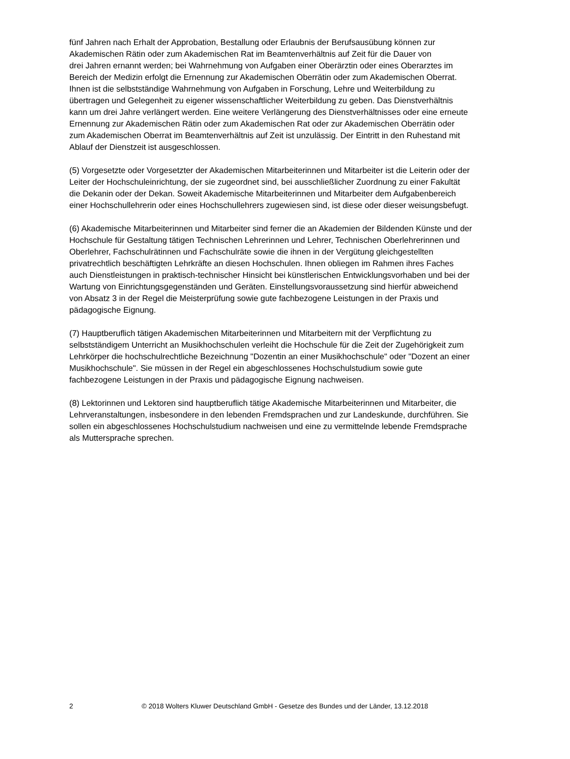fünf Jahren nach Erhalt der Approbation, Bestallung oder Erlaubnis der Berufsausübung können zur
Akademischen Rätin oder zum Akademischen Rat im Beamtenverhältnis auf Zeit für die Dauer von
drei Jahren ernannt werden; bei Wahrnehmung von Aufgaben einer Oberärztin oder eines Oberarztes im
Bereich der Medizin erfolgt die Ernennung zur Akademischen Oberrätin oder zum Akademischen Oberrat.
Ihnen ist die selbstständige Wahrnehmung von Aufgaben in Forschung, Lehre und Weiterbildung zu
übertragen und Gelegenheit zu eigener wissenschaftlicher Weiterbildung zu geben. Das Dienstverhältnis
kann um drei Jahre verlängert werden. Eine weitere Verlängerung des Dienstverhältnisses oder eine erneute
Ernennung zur Akademischen Rätin oder zum Akademischen Rat oder zur Akademischen Oberrätin oder
zum Akademischen Oberrat im Beamtenverhältnis auf Zeit ist unzulässig. Der Eintritt in den Ruhestand mit
Ablauf der Dienstzeit ist ausgeschlossen.
(5) Vorgesetzte oder Vorgesetzter der Akademischen Mitarbeiterinnen und Mitarbeiter ist die Leiterin oder der
Leiter der Hochschuleinrichtung, der sie zugeordnet sind, bei ausschließlicher Zuordnung zu einer Fakultät
die Dekanin oder der Dekan. Soweit Akademische Mitarbeiterinnen und Mitarbeiter dem Aufgabenbereich
einer Hochschullehrerin oder eines Hochschullehrers zugewiesen sind, ist diese oder dieser weisungsbefugt.
(6) Akademische Mitarbeiterinnen und Mitarbeiter sind ferner die an Akademien der Bildenden Künste und der
Hochschule für Gestaltung tätigen Technischen Lehrerinnen und Lehrer, Technischen Oberlehrerinnen und
Oberlehrer, Fachschulrätinnen und Fachschulräte sowie die ihnen in der Vergütung gleichgestellten
privatrechtlich beschäftigten Lehrkräfte an diesen Hochschulen. Ihnen obliegen im Rahmen ihres Faches
auch Dienstleistungen in praktisch-technischer Hinsicht bei künstlerischen Entwicklungsvorhaben und bei der
Wartung von Einrichtungsgegenständen und Geräten. Einstellungsvoraussetzung sind hierfür abweichend
von Absatz 3 in der Regel die Meisterprüfung sowie gute fachbezogene Leistungen in der Praxis und
pädagogische Eignung.
(7) Hauptberuflich tätigen Akademischen Mitarbeiterinnen und Mitarbeitern mit der Verpflichtung zu
selbstständigem Unterricht an Musikhochschulen verleiht die Hochschule für die Zeit der Zugehörigkeit zum
Lehrkörper die hochschulrechtliche Bezeichnung "Dozentin an einer Musikhochschule" oder "Dozent an einer
Musikhochschule". Sie müssen in der Regel ein abgeschlossenes Hochschulstudium sowie gute
fachbezogene Leistungen in der Praxis und pädagogische Eignung nachweisen.
(8) Lektorinnen und Lektoren sind hauptberuflich tätige Akademische Mitarbeiterinnen und Mitarbeiter, die
Lehrveranstaltungen, insbesondere in den lebenden Fremdsprachen und zur Landeskunde, durchführen. Sie
sollen ein abgeschlossenes Hochschulstudium nachweisen und eine zu vermittelnde lebende Fremdsprache
als Muttersprache sprechen.
2 © 2018 Wolters Kluwer Deutschland GmbH - Gesetze des Bundes und der Länder, 13.12.2018